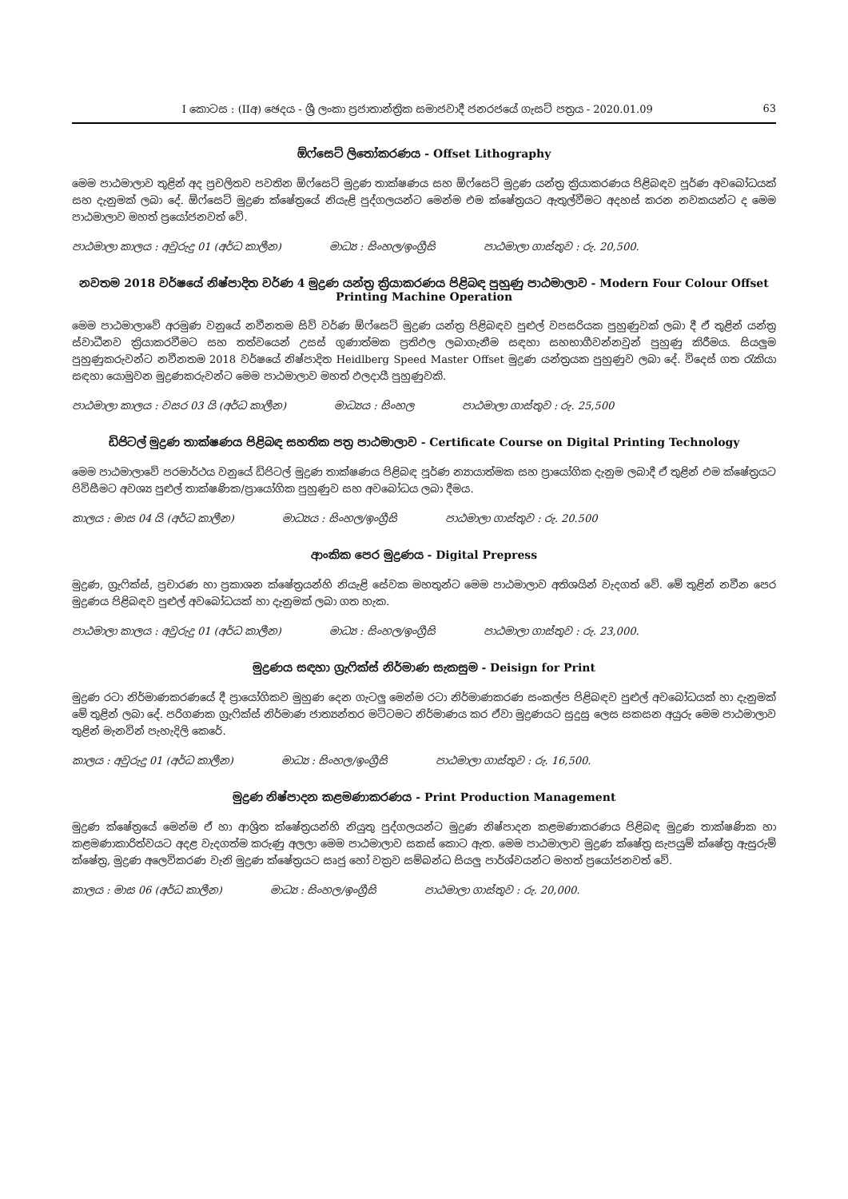I කොටස : (IIඅ) ඡෙදය - ශ්‍රී ලංකා ප්‍රජාතාන්ත්‍රික සමාජවාදී ජනරජයේ ගැසට් පත්‍රය - 2020.01.09 63
ඕෆ්සෙට් ලිතෝකරණය - Offset Lithography
මෙම පාඨමාලාව තුළින් අද ප්‍රචලිතව පවතින ඕෆ්සෙට් මුද්‍රණ තාක්ෂණය සහ ඕෆ්සෙට් මුද්‍රණ යන්ත්‍ර ක්‍රියාකරණය පිළිබඳව පූර්ණ අවබෝධයක් සහ දැනුමක් ලබා දේ. ඕෆ්සෙට් මුද්‍රණ ක්ෂේත්‍රයේ නියැළි පුද්ගලයන්ට මෙන්ම එම ක්ෂේත්‍රයට ඇතුල්වීමට අදහස් කරන නවකයන්ට ද මෙම පාඨමාලාව මහත් ප්‍රයෝජනවත් වේ.
පාඨමාලා කාලය : අවුරුදු 01 (අර්ධ කාලීන) මාධ්‍ය : සිංහල/ඉංග්‍රීසි පාඨමාලා ගාස්තුව : රු. 20,500.
නවතම 2018 වර්ෂයේ නිෂ්පාදිත වර්ණ 4 මුද්‍රණ යන්ත්‍ර ක්‍රියාකරණය පිළිබඳ පුහුණු පාඨමාලාව - Modern Four Colour Offset Printing Machine Operation
මෙම පාඨමාලාවේ අරමුණ වනුයේ නවීනතම සිව් වර්ණ ඕෆ්සෙට් මුද්‍රණ යන්ත්‍ර පිළිබඳව පුළුල් වපසරියක පුහුණුවක් ලබා දී ඒ තුළින් යන්ත්‍ර ස්වාධීනව ක්‍රියාකරවීමට සහ තත්වයෙන් උසස් ගුණාත්මක ප්‍රතිඵල ලබාගැනීම සඳහා සහභාගීවන්නවුන් පුහුණු කිරීමය. සියලුම පුහුණුකරුවන්ට නවීනතම 2018 වර්ෂයේ නිෂ්පාදිත Heidlberg Speed Master Offset මුද්‍රණ යන්ත්‍රයක පුහුණුව ලබා දේ. විදෙස් ගත රැකියා සඳහා යොමුවන මුද්‍රණකරුවන්ට මෙම පාඨමාලාව මහත් ඵලදායී පුහුණුවකි.
පාඨමාලා කාලය : වසර 03 යි (අර්ධ කාලීන) මාධ්‍යය : සිංහල පාඨමාලා ගාස්තුව : රු. 25,500
ඩිජිටල් මුද්‍රණ තාක්ෂණය පිළිබඳ සහතික පත්‍ර පාඨමාලාව - Certificate Course on Digital Printing Technology
මෙම පාඨමාලාවේ පරමාර්ථය වනුයේ ඩිජිටල් මුද්‍රණ තාක්ෂණය පිළිබඳ පූර්ණ න්‍යායාත්මක සහ ප්‍රායෝගික දැනුම ලබාදී ඒ තුළින් එම ක්ෂේත්‍රයට පිවිසීමට අවශ්‍ය පුළුල් තාක්ෂණික/ප්‍රායෝගික පුහුණුව සහ අවබෝධය ලබා දීමය.
කාලය : මාස 04 යි (අර්ධ කාලීන) මාධ්‍යය : සිංහල/ඉංග්‍රීසි පාඨමාලා ගාස්තුව : රු. 20.500
ආංකික පෙර මුද්‍රණය - Digital Prepress
මුද්‍රණ, ග්‍රැෆික්ස්, ප්‍රචාරණ හා ප්‍රකාශන ක්ෂේත්‍රයන්හි නියැළි සේවක මහතුන්ට මෙම පාඨමාලාව අතිශයින් වැදගත් වේ. මේ තුළින් නවීන පෙර මුද්‍රණය පිළිබඳව පුළුල් අවබෝධයක් හා දැනුමක් ලබා ගත හැක.
පාඨමාලා කාලය : අවුරුදු 01 (අර්ධ කාලීන) මාධ්‍ය : සිංහල/ඉංග්‍රීසි පාඨමාලා ගාස්තුව : රු. 23,000.
මුද්‍රණය සඳහා ග්‍රැෆික්ස් නිර්මාණ සැකසුම - Deisign for Print
මුද්‍රණ රටා නිර්මාණකරණයේ දී ප්‍රායෝගිකව මුහුණ දෙන ගැටලු මෙන්ම රටා නිර්මාණකරණ සංකල්ප පිළිබඳව පුළුල් අවබෝධයක් හා දැනුමක් මේ තුළින් ලබා දේ. පරිගණක ග්‍රැෆික්ස් නිර්මාණ ජාත්‍යන්තර මට්ටමට නිර්මාණය කර ඒවා මුද්‍රණයට සුදුසු ලෙස සකසන අයුරු මෙම පාඨමාලාව තුළින් මැනවින් පැහැදිලි කෙරේ.
කාලය : අවුරුදු 01 (අර්ධ කාලීන) මාධ්‍ය : සිංහල/ඉංග්‍රීසි පාඨමාලා ගාස්තුව : රු. 16,500.
මුද්‍රණ නිෂ්පාදන කළමණාකරණය - Print Production Management
මුද්‍රණ ක්ෂේත්‍රයේ මෙන්ම ඒ හා ආශ්‍රිත ක්ෂේත්‍රයන්හි නියුතු පුද්ගලයන්ට මුද්‍රණ නිෂ්පාදන කළමණාකරණය පිළිබඳ මුද්‍රණ තාක්ෂණික හා කළමණාකාරිත්වයට අදළ වැදගත්ම කරුණු අලලා මෙම පාඨමාලාව සකස් කොට ඇත. මෙම පාඨමාලාව මුද්‍රණ ක්ෂේත්‍ර සැපයුම් ක්ෂේත්‍ර ඇසුරුම් ක්ෂේත්‍ර, මුද්‍රණ අලෙවිකරණ වැනි මුද්‍රණ ක්ෂේත්‍රයට සෘජු හෝ වක්‍රව සම්බන්ධ සියලු පාර්ශ්වයන්ට මහත් ප්‍රයෝජනවත් වේ.
කාලය : මාස 06 (අර්ධ කාලීන) මාධ්‍ය : සිංහල/ඉංග්‍රීසි පාඨමාලා ගාස්තුව : රු. 20,000.